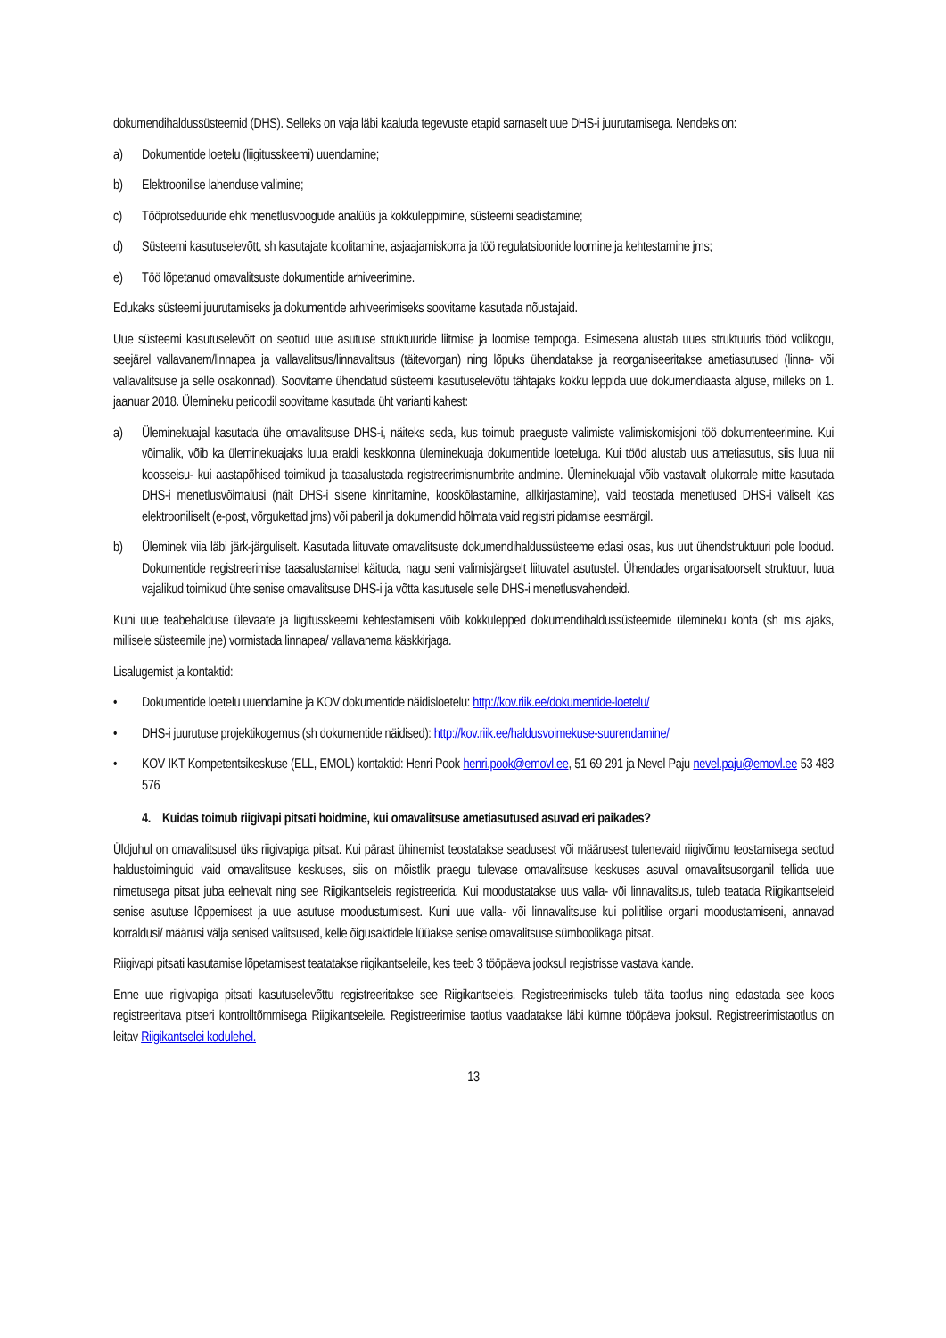dokumendihaldussüsteemid (DHS). Selleks on vaja läbi kaaluda tegevuste etapid sarnaselt uue DHS-i juurutamisega. Nendeks on:
a) Dokumentide loetelu (liigitusskeemi) uuendamine;
b) Elektroonilise lahenduse valimine;
c) Tööprotseduuride ehk menetlusvoogude analüüs ja kokkuleppimine, süsteemi seadistamine;
d) Süsteemi kasutuselevõtt, sh kasutajate koolitamine, asjaajamiskorra ja töö regulatsioonide loomine ja kehtestamine jms;
e) Töö lõpetanud omavalitsuste dokumentide arhiveerimine.
Edukaks süsteemi juurutamiseks ja dokumentide arhiveerimiseks soovitame kasutada nõustajaid.
Uue süsteemi kasutuselevõtt on seotud uue asutuse struktuuride liitmise ja loomise tempoga. Esimesena alustab uues struktuuris tööd volikogu, seejärel vallavanem/linnapea ja vallavalitsus/linnavalitsus (täitevorgan) ning lõpuks ühendatakse ja reorganiseeritakse ametiasutused (linna- või vallavalitsuse ja selle osakonnad). Soovitame ühendatud süsteemi kasutuselevõtu tähtajaks kokku leppida uue dokumendiaasta alguse, milleks on 1. jaanuar 2018. Ülemineku perioodil soovitame kasutada üht varianti kahest:
a) Üleminekuajal kasutada ühe omavalitsuse DHS-i, näiteks seda, kus toimub praeguste valimiste valimiskomisjoni töö dokumenteerimine. Kui võimalik, võib ka üleminekuajaks luua eraldi keskkonna üleminekuaja dokumentide loeteluga. Kui tööd alustab uus ametiasutus, siis luua nii koosseisu- kui aastapõhised toimikud ja taasalustada registreerimisnumbrite andmine. Üleminekuajal võib vastavalt olukorrale mitte kasutada DHS-i menetlusvõimalusi (näit DHS-i sisene kinnitamine, kooskõlastamine, allkirjastamine), vaid teostada menetlused DHS-i väliselt kas elektrooniliselt (e-post, võrgukettad jms) või paberil ja dokumendid hõlmata vaid registri pidamise eesmärgil.
b) Üleminek viia läbi järk-järguliselt. Kasutada liituvate omavalitsuste dokumendihaldussüsteeme edasi osas, kus uut ühendstruktuuri pole loodud. Dokumentide registreerimise taasalustamisel käituda, nagu seni valimisjärgselt liituvatel asutustel. Ühendades organisatoorselt struktuur, luua vajalikud toimikud ühte senise omavalitsuse DHS-i ja võtta kasutusele selle DHS-i menetlusvahendeid.
Kuni uue teabehalduse ülevaate ja liigitusskeemi kehtestamiseni võib kokkulepped dokumendihaldussüsteemide ülemineku kohta (sh mis ajaks, millisele süsteemile jne) vormistada linnapea/ vallavanema käskkirjaga.
Lisalugemist ja kontaktid:
• Dokumentide loetelu uuendamine ja KOV dokumentide näidisloetelu: http://kov.riik.ee/dokumentide-loetelu/
• DHS-i juurutuse projektikogemus (sh dokumentide näidised): http://kov.riik.ee/haldusvoimekuse-suurendamine/
• KOV IKT Kompetentsikeskuse (ELL, EMOL) kontaktid: Henri Pook henri.pook@emovl.ee, 51 69 291 ja Nevel Paju nevel.paju@emovl.ee 53 483 576
4. Kuidas toimub riigivapi pitsati hoidmine, kui omavalitsuse ametiasutused asuvad eri paikades?
Üldjuhul on omavalitsusel üks riigivapiga pitsat. Kui pärast ühinemist teostatakse seadusest või määrusest tulenevaid riigivõimu teostamisega seotud haldustoiminguid vaid omavalitsuse keskuses, siis on mõistlik praegu tulevase omavalitsuse keskuses asuval omavalitsusorganil tellida uue nimetusega pitsat juba eelnevalt ning see Riigikantseleis registreerida. Kui moodustatakse uus valla- või linnavalitsus, tuleb teatada Riigikantseleid senise asutuse lõppemisest ja uue asutuse moodustumisest. Kuni uue valla- või linnavalitsuse kui poliitilise organi moodustamiseni, annavad korraldusi/ määrusi välja senised valitsused, kelle õigusaktidele lüüakse senise omavalitsuse sümboolikaga pitsat.
Riigivapi pitsati kasutamise lõpetamisest teatatakse riigikantseleile, kes teeb 3 tööpäeva jooksul registrisse vastava kande.
Enne uue riigivapiga pitsati kasutuselevõttu registreeritakse see Riigikantseleis. Registreerimiseks tuleb täita taotlus ning edastada see koos registreeritava pitseri kontrolltõmmisega Riigikantseleile. Registreerimise taotlus vaadatakse läbi kümne tööpäeva jooksul. Registreerimistaotlus on leitav Riigikantselei kodulehel.
13